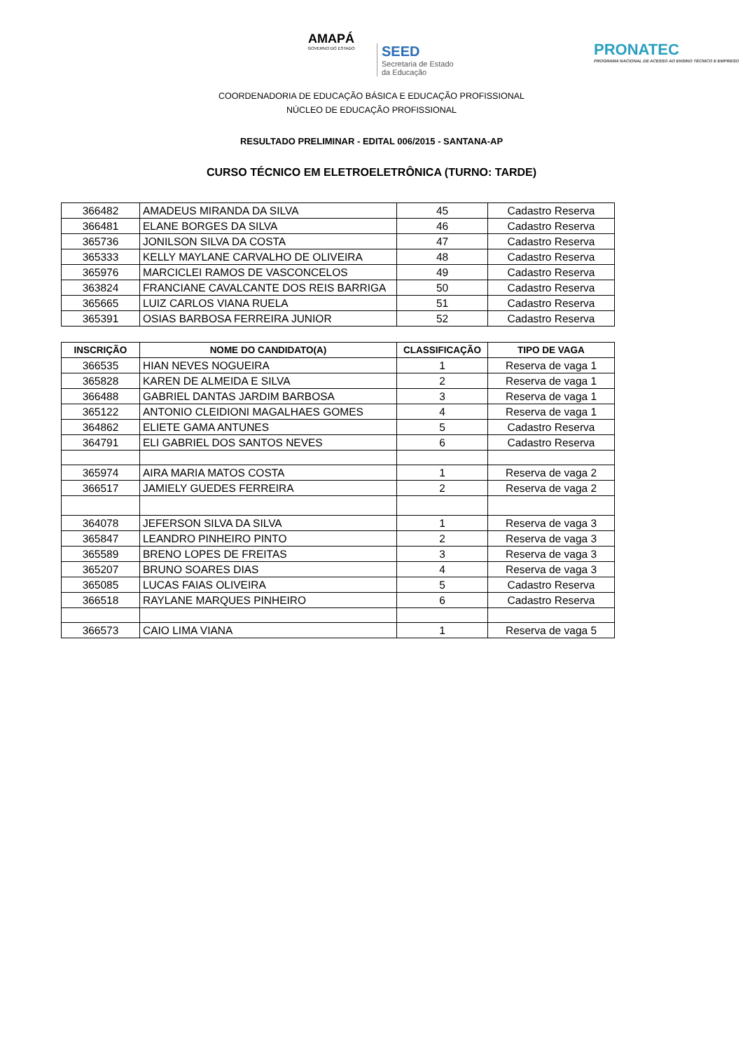AMAPÁ
GOVERNO DO ESTADO
SEED
Secretaria de Estado
da Educação
PRONATEC
PROGRAMA NACIONAL DE ACESSO AO ENSINO TÉCNICO E EMPREGO
COORDENADORIA DE EDUCAÇÃO BÁSICA E EDUCAÇÃO PROFISSIONAL
NÚCLEO DE EDUCAÇÃO PROFISSIONAL
RESULTADO PRELIMINAR - EDITAL 006/2015 - SANTANA-AP
CURSO TÉCNICO EM ELETROELETRÔNICA (TURNO: TARDE)
| 366482 | AMADEUS MIRANDA DA SILVA | 45 | Cadastro Reserva |
| 366481 | ELANE BORGES DA SILVA | 46 | Cadastro Reserva |
| 365736 | JONILSON SILVA DA COSTA | 47 | Cadastro Reserva |
| 365333 | KELLY MAYLANE CARVALHO DE OLIVEIRA | 48 | Cadastro Reserva |
| 365976 | MARCICLEI RAMOS DE VASCONCELOS | 49 | Cadastro Reserva |
| 363824 | FRANCIANE CAVALCANTE DOS REIS BARRIGA | 50 | Cadastro Reserva |
| 365665 | LUIZ CARLOS VIANA RUELA | 51 | Cadastro Reserva |
| 365391 | OSIAS BARBOSA FERREIRA JUNIOR | 52 | Cadastro Reserva |
| INSCRIÇÃO | NOME DO CANDIDATO(A) | CLASSIFICAÇÃO | TIPO DE VAGA |
| --- | --- | --- | --- |
| 366535 | HIAN NEVES NOGUEIRA | 1 | Reserva de vaga 1 |
| 365828 | KAREN DE ALMEIDA E SILVA | 2 | Reserva de vaga 1 |
| 366488 | GABRIEL DANTAS JARDIM BARBOSA | 3 | Reserva de vaga 1 |
| 365122 | ANTONIO CLEIDIONI MAGALHAES GOMES | 4 | Reserva de vaga 1 |
| 364862 | ELIETE GAMA ANTUNES | 5 | Cadastro Reserva |
| 364791 | ELI GABRIEL DOS SANTOS NEVES | 6 | Cadastro Reserva |
| 365974 | AIRA MARIA MATOS COSTA | 1 | Reserva de vaga 2 |
| 366517 | JAMIELY GUEDES FERREIRA | 2 | Reserva de vaga 2 |
| 364078 | JEFERSON SILVA DA SILVA | 1 | Reserva de vaga 3 |
| 365847 | LEANDRO PINHEIRO PINTO | 2 | Reserva de vaga 3 |
| 365589 | BRENO LOPES DE FREITAS | 3 | Reserva de vaga 3 |
| 365207 | BRUNO SOARES DIAS | 4 | Reserva de vaga 3 |
| 365085 | LUCAS FAIAS OLIVEIRA | 5 | Cadastro Reserva |
| 366518 | RAYLANE MARQUES PINHEIRO | 6 | Cadastro Reserva |
| 366573 | CAIO LIMA VIANA | 1 | Reserva de vaga 5 |